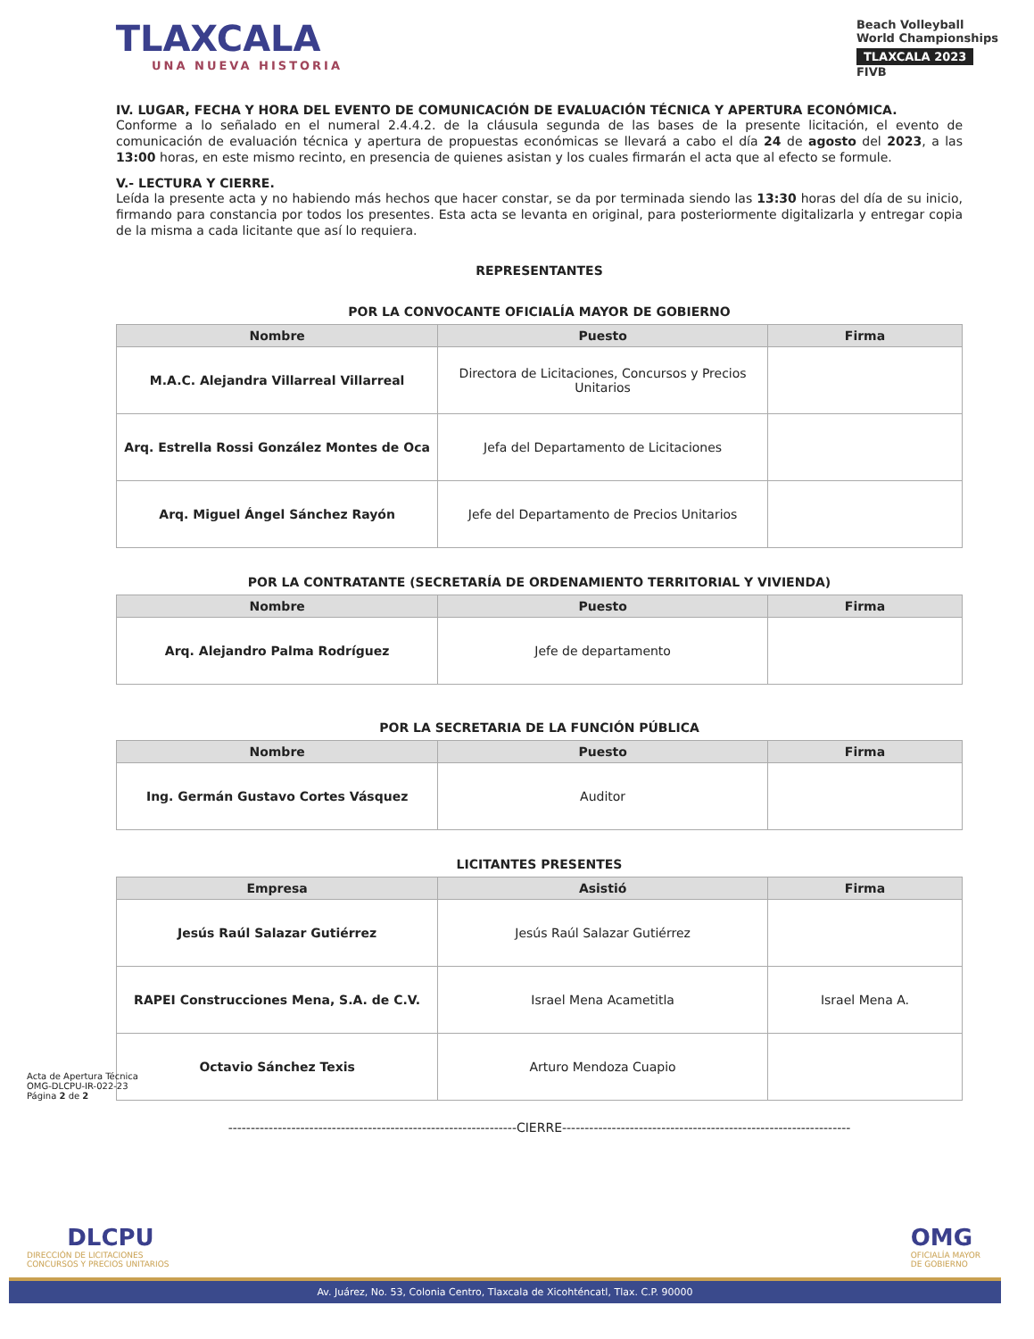TLAXCALA
UNA NUEVA HISTORIA
Beach Volleyball
World Championships
TLAXCALA 2023
FIVB
IV. LUGAR, FECHA Y HORA DEL EVENTO DE COMUNICACIÓN DE EVALUACIÓN TÉCNICA Y APERTURA ECONÓMICA.
Conforme a lo señalado en el numeral 2.4.4.2. de la cláusula segunda de las bases de la presente licitación, el evento de comunicación de evaluación técnica y apertura de propuestas económicas se llevará a cabo el día 24 de agosto del 2023, a las 13:00 horas, en este mismo recinto, en presencia de quienes asistan y los cuales firmarán el acta que al efecto se formule.
V.- LECTURA Y CIERRE.
Leída la presente acta y no habiendo más hechos que hacer constar, se da por terminada siendo las 13:30 horas del día de su inicio, firmando para constancia por todos los presentes. Esta acta se levanta en original, para posteriormente digitalizarla y entregar copia de la misma a cada licitante que así lo requiera.
REPRESENTANTES
POR LA CONVOCANTE OFICIALÍA MAYOR DE GOBIERNO
| Nombre | Puesto | Firma |
| --- | --- | --- |
| M.A.C. Alejandra Villarreal Villarreal | Directora de Licitaciones, Concursos y Precios Unitarios | |
| Arq. Estrella Rossi González Montes de Oca | Jefa del Departamento de Licitaciones | |
| Arq. Miguel Ángel Sánchez Rayón | Jefe del Departamento de Precios Unitarios | |
POR LA CONTRATANTE (SECRETARÍA DE ORDENAMIENTO TERRITORIAL Y VIVIENDA)
| Nombre | Puesto | Firma |
| --- | --- | --- |
| Arq. Alejandro Palma Rodríguez | Jefe de departamento | |
POR LA SECRETARIA DE LA FUNCIÓN PÚBLICA
| Nombre | Puesto | Firma |
| --- | --- | --- |
| Ing. Germán Gustavo Cortes Vásquez | Auditor | |
LICITANTES PRESENTES
| Empresa | Asistió | Firma |
| --- | --- | --- |
| Jesús Raúl Salazar Gutiérrez | Jesús Raúl Salazar Gutiérrez | |
| RAPEI Construcciones Mena, S.A. de C.V. | Israel Mena Acametitla | Israel Mena A. |
| Octavio Sánchez Texis | Arturo Mendoza Cuapio | |
----------------------------------------------------------------CIERRE----------------------------------------------------------------
Acta de Apertura Técnica
OMG-DLCPU-IR-022-23
Página 2 de 2
DLCPU
DIRECCIÓN DE LICITACIONES
CONCURSOS Y PRECIOS UNITARIOS
OMG
OFICIALÍA MAYOR
DE GOBIERNO
Av. Juárez, No. 53, Colonia Centro, Tlaxcala de Xicohténcatl, Tlax. C.P. 90000